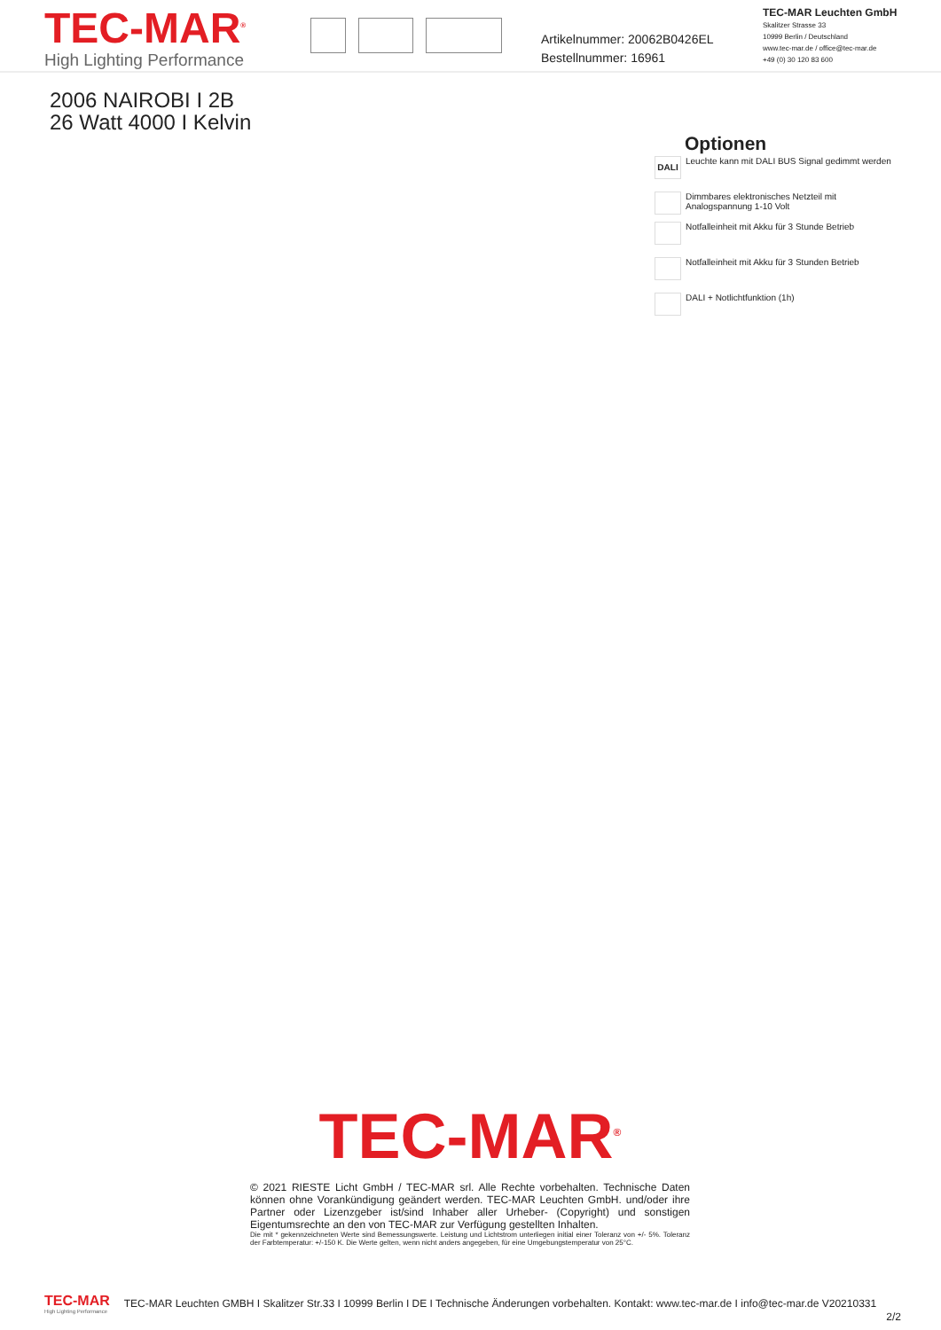TEC-MAR<sup>®</sup>
High Lighting Performance
Artikelnummer: 20062B0426EL
Bestellnummer: 16961
TEC-MAR Leuchten GmbH
Skalitzer Strasse 33
10999 Berlin / Deutschland
www.tec-mar.de / office@tec-mar.de
+49 (0) 30 120 83 600
2006 NAIROBI I 2B
26 Watt 4000 I Kelvin
Optionen
DALI
Leuchte kann mit DALI BUS Signal gedimmt werden
Dimmbares elektronisches Netzteil mit Analogspannung 1-10 Volt
Notfalleinheit mit Akku für 3 Stunde Betrieb
Notfalleinheit mit Akku für 3 Stunden Betrieb
DALI + Notlichtfunktion (1h)
TEC-MAR<sup>®</sup>
© 2021 RIESTE Licht GmbH / TEC-MAR srl. Alle Rechte vorbehalten. Technische Daten können ohne Vorankündigung geändert werden. TEC-MAR Leuchten GmbH. und/oder ihre Partner oder Lizenzgeber ist/sind Inhaber aller Urheber- (Copyright) und sonstigen Eigentumsrechte an den von TEC-MAR zur Verfügung gestellten Inhalten.
Die mit * gekennzeichneten Werte sind Bemessungswerte. Leistung und Lichtstrom unterliegen initial einer Toleranz von +/- 5%. Toleranz der Farbtemperatur: +/-150 K. Die Werte gelten, wenn nicht anders angegeben, für eine Umgebungstemperatur von 25°C.
TEC-MAR
High Lighting Performance
TEC-MAR Leuchten GMBH I Skalitzer Str.33 I 10999 Berlin I DE I Technische Änderungen vorbehalten. Kontakt: www.tec-mar.de I info@tec-mar.de V20210331
2/2